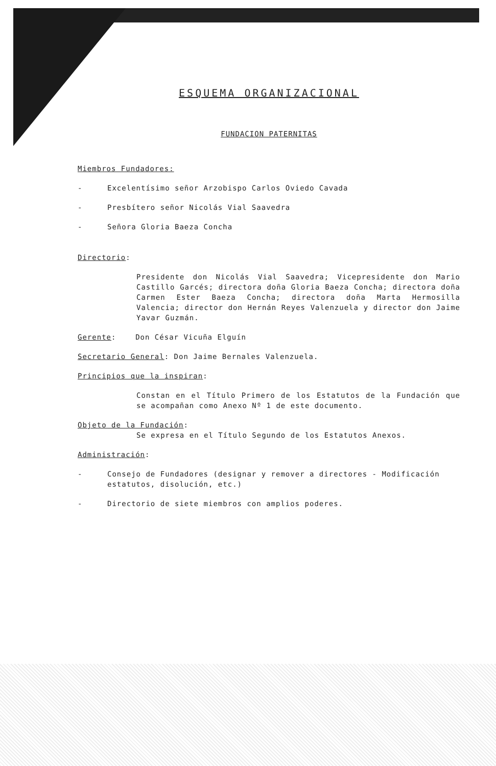ESQUEMA ORGANIZACIONAL
FUNDACION PATERNITAS
Miembros Fundadores:
- Excelentísimo señor Arzobispo Carlos Oviedo Cavada
- Presbítero señor Nicolás Vial Saavedra
- Señora Gloria Baeza Concha
Directorio:
Presidente don Nicolás Vial Saavedra; Vicepresidente don Mario Castillo Garcés; directora doña Gloria Baeza Concha; directora doña Carmen Ester Baeza Concha; directora doña Marta Hermosilla Valencia; director don Hernán Reyes Valenzuela y director don Jaime Yavar Guzmán.
Gerente: Don César Vicuña Elguín
Secretario General: Don Jaime Bernales Valenzuela.
Principios que la inspiran:
Constan en el Título Primero de los Estatutos de la Fundación que se acompañan como Anexo Nº 1 de este documento.
Objeto de la Fundación:
Se expresa en el Título Segundo de los Estatutos Anexos.
Administración:
- Consejo de Fundadores (designar y remover a directores - Modificación estatutos, disolución, etc.)
- Directorio de siete miembros con amplios poderes.